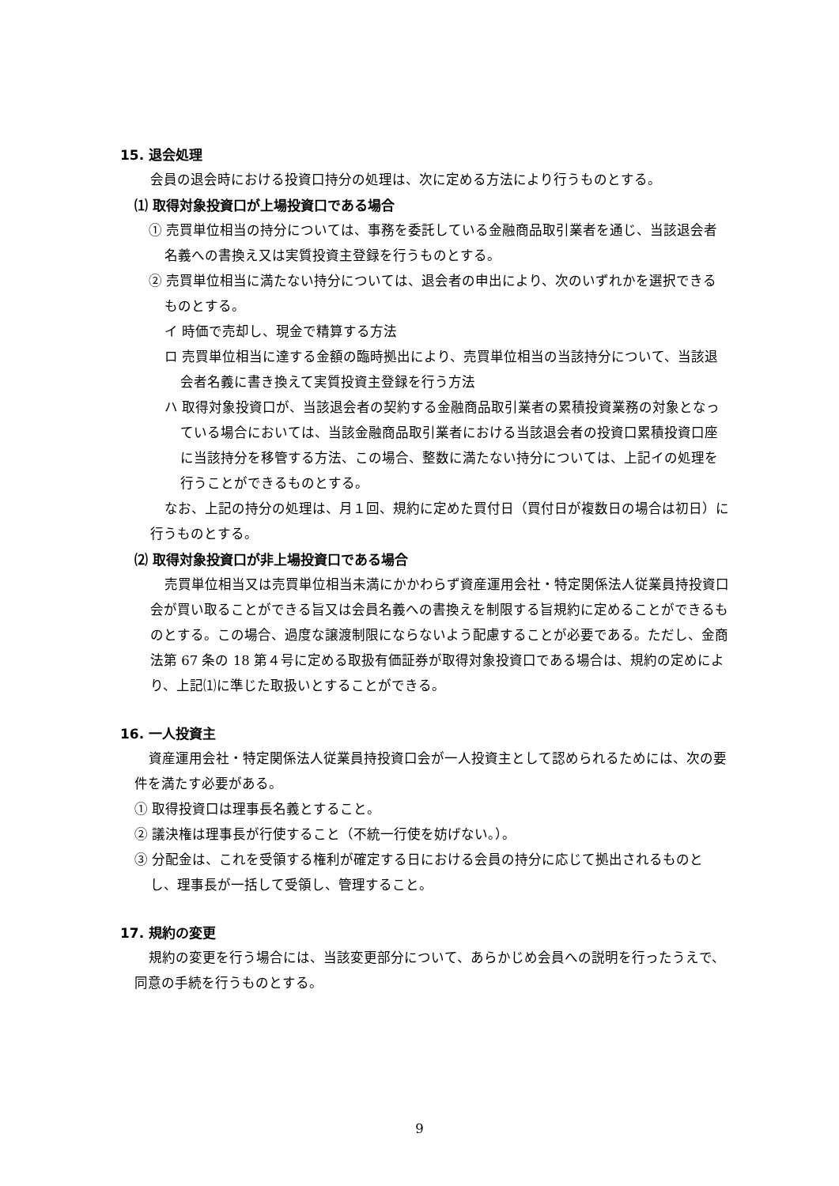15. 退会処理
会員の退会時における投資口持分の処理は、次に定める方法により行うものとする。
⑴ 取得対象投資口が上場投資口である場合
① 売買単位相当の持分については、事務を委託している金融商品取引業者を通じ、当該退会者名義への書換え又は実質投資主登録を行うものとする。
② 売買単位相当に満たない持分については、退会者の申出により、次のいずれかを選択できるものとする。
イ 時価で売却し、現金で精算する方法
ロ 売買単位相当に達する金額の臨時拠出により、売買単位相当の当該持分について、当該退会者名義に書き換えて実質投資主登録を行う方法
ハ 取得対象投資口が、当該退会者の契約する金融商品取引業者の累積投資業務の対象となっている場合においては、当該金融商品取引業者における当該退会者の投資口累積投資口座に当該持分を移管する方法、この場合、整数に満たない持分については、上記イの処理を行うことができるものとする。
なお、上記の持分の処理は、月１回、規約に定めた買付日（買付日が複数日の場合は初日）に行うものとする。
⑵ 取得対象投資口が非上場投資口である場合
売買単位相当又は売買単位相当未満にかかわらず資産運用会社・特定関係法人従業員持投資口会が買い取ることができる旨又は会員名義への書換えを制限する旨規約に定めることができるものとする。この場合、過度な譲渡制限にならないよう配慮することが必要である。ただし、金商法第 67 条の 18 第４号に定める取扱有価証券が取得対象投資口である場合は、規約の定めにより、上記⑴に準じた取扱いとすることができる。
16. 一人投資主
資産運用会社・特定関係法人従業員持投資口会が一人投資主として認められるためには、次の要件を満たす必要がある。
① 取得投資口は理事長名義とすること。
② 議決権は理事長が行使すること（不統一行使を妨げない。）。
③ 分配金は、これを受領する権利が確定する日における会員の持分に応じて拠出されるものとし、理事長が一括して受領し、管理すること。
17. 規約の変更
規約の変更を行う場合には、当該変更部分について、あらかじめ会員への説明を行ったうえで、同意の手続を行うものとする。
9